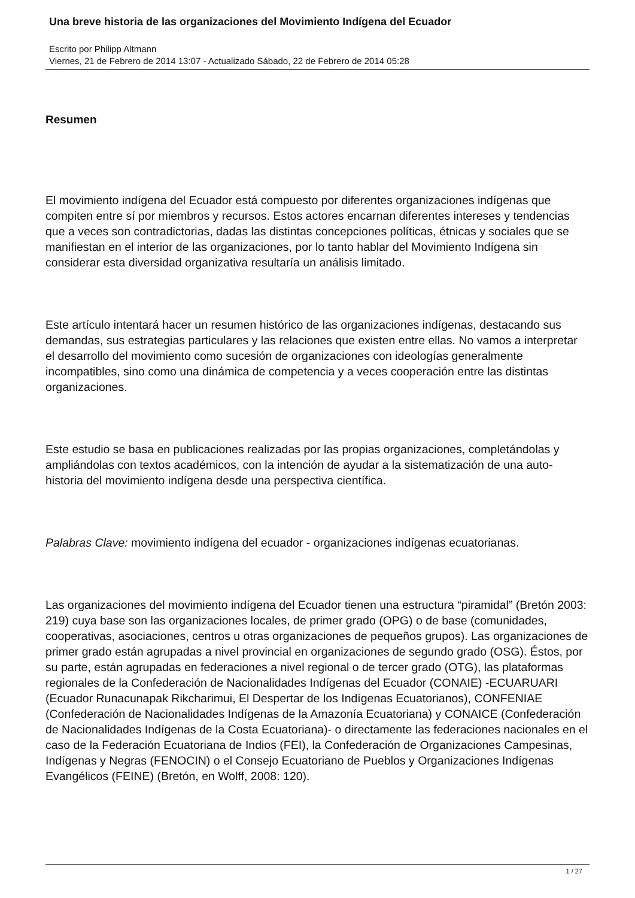Una breve historia de las organizaciones del Movimiento Indígena del Ecuador
Escrito por Philipp Altmann
Viernes, 21 de Febrero de 2014 13:07 - Actualizado Sábado, 22 de Febrero de 2014 05:28
Resumen
El movimiento indígena del Ecuador está compuesto por diferentes organizaciones indígenas que compiten entre sí por miembros y recursos. Estos actores encarnan diferentes intereses y tendencias que a veces son contradictorias, dadas las distintas concepciones políticas, étnicas y sociales que se manifiestan en el interior de las organizaciones, por lo tanto hablar del Movimiento Indígena sin considerar esta diversidad organizativa resultaría un análisis limitado.
Este artículo intentará hacer un resumen histórico de las organizaciones indígenas, destacando sus demandas, sus estrategias particulares y las relaciones que existen entre ellas. No vamos a interpretar el desarrollo del movimiento como sucesión de organizaciones con ideologías generalmente incompatibles, sino como una dinámica de competencia y a veces cooperación entre las distintas organizaciones.
Este estudio se basa en publicaciones realizadas por las propias organizaciones, completándolas y ampliándolas con textos académicos, con la intención de ayudar a la sistematización de una auto-historia del movimiento indígena desde una perspectiva científica.
Palabras Clave: movimiento indígena del ecuador - organizaciones indígenas ecuatorianas.
Las organizaciones del movimiento indígena del Ecuador tienen una estructura “piramidal” (Bretón 2003: 219) cuya base son las organizaciones locales, de primer grado (OPG) o de base (comunidades, cooperativas, asociaciones, centros u otras organizaciones de pequeños grupos). Las organizaciones de primer grado están agrupadas a nivel provincial en organizaciones de segundo grado (OSG). Éstos, por su parte, están agrupadas en federaciones a nivel regional o de tercer grado (OTG), las plataformas regionales de la Confederación de Nacionalidades Indígenas del Ecuador (CONAIE) -ECUARUARI (Ecuador Runacunapak Rikcharimui, El Despertar de los Indígenas Ecuatorianos), CONFENIAE (Confederación de Nacionalidades Indígenas de la Amazonía Ecuatoriana) y CONAICE (Confederación de Nacionalidades Indígenas de la Costa Ecuatoriana)- o directamente las federaciones nacionales en el caso de la Federación Ecuatoriana de Indios (FEI), la Confederación de Organizaciones Campesinas, Indígenas y Negras (FENOCIN) o el Consejo Ecuatoriano de Pueblos y Organizaciones Indígenas Evangélicos (FEINE) (Bretón, en Wolff, 2008: 120).
1 / 27